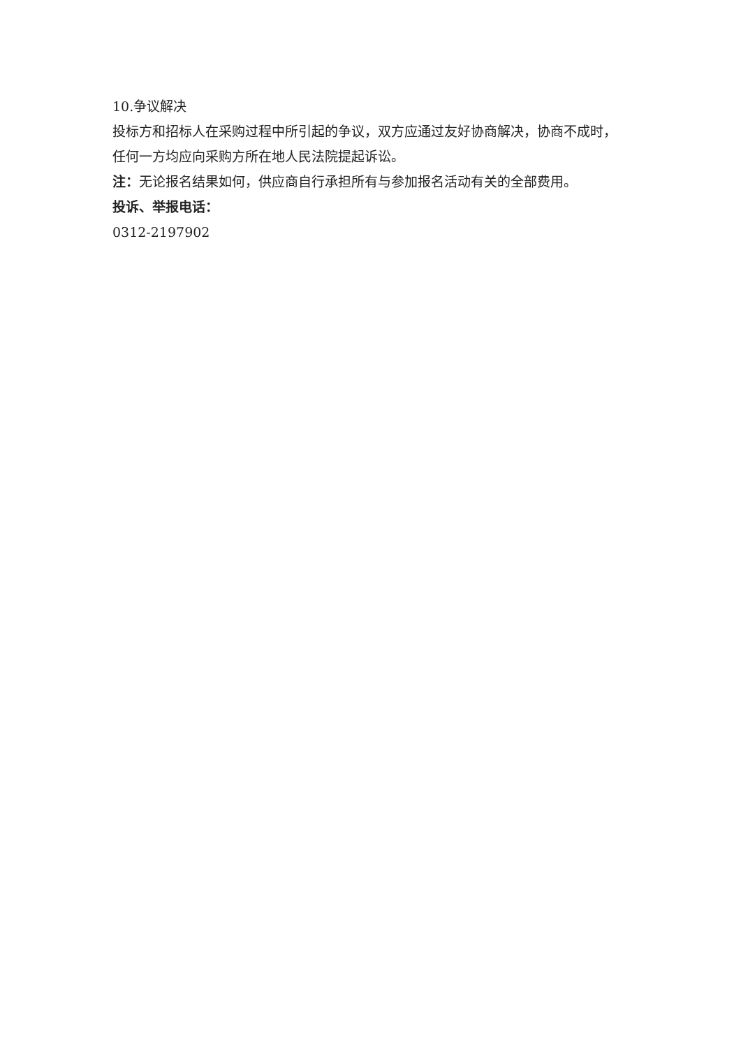10.争议解决
投标方和招标人在采购过程中所引起的争议，双方应通过友好协商解决，协商不成时，任何一方均应向采购方所在地人民法院提起诉讼。
注：无论报名结果如何，供应商自行承担所有与参加报名活动有关的全部费用。
投诉、举报电话：
0312-2197902